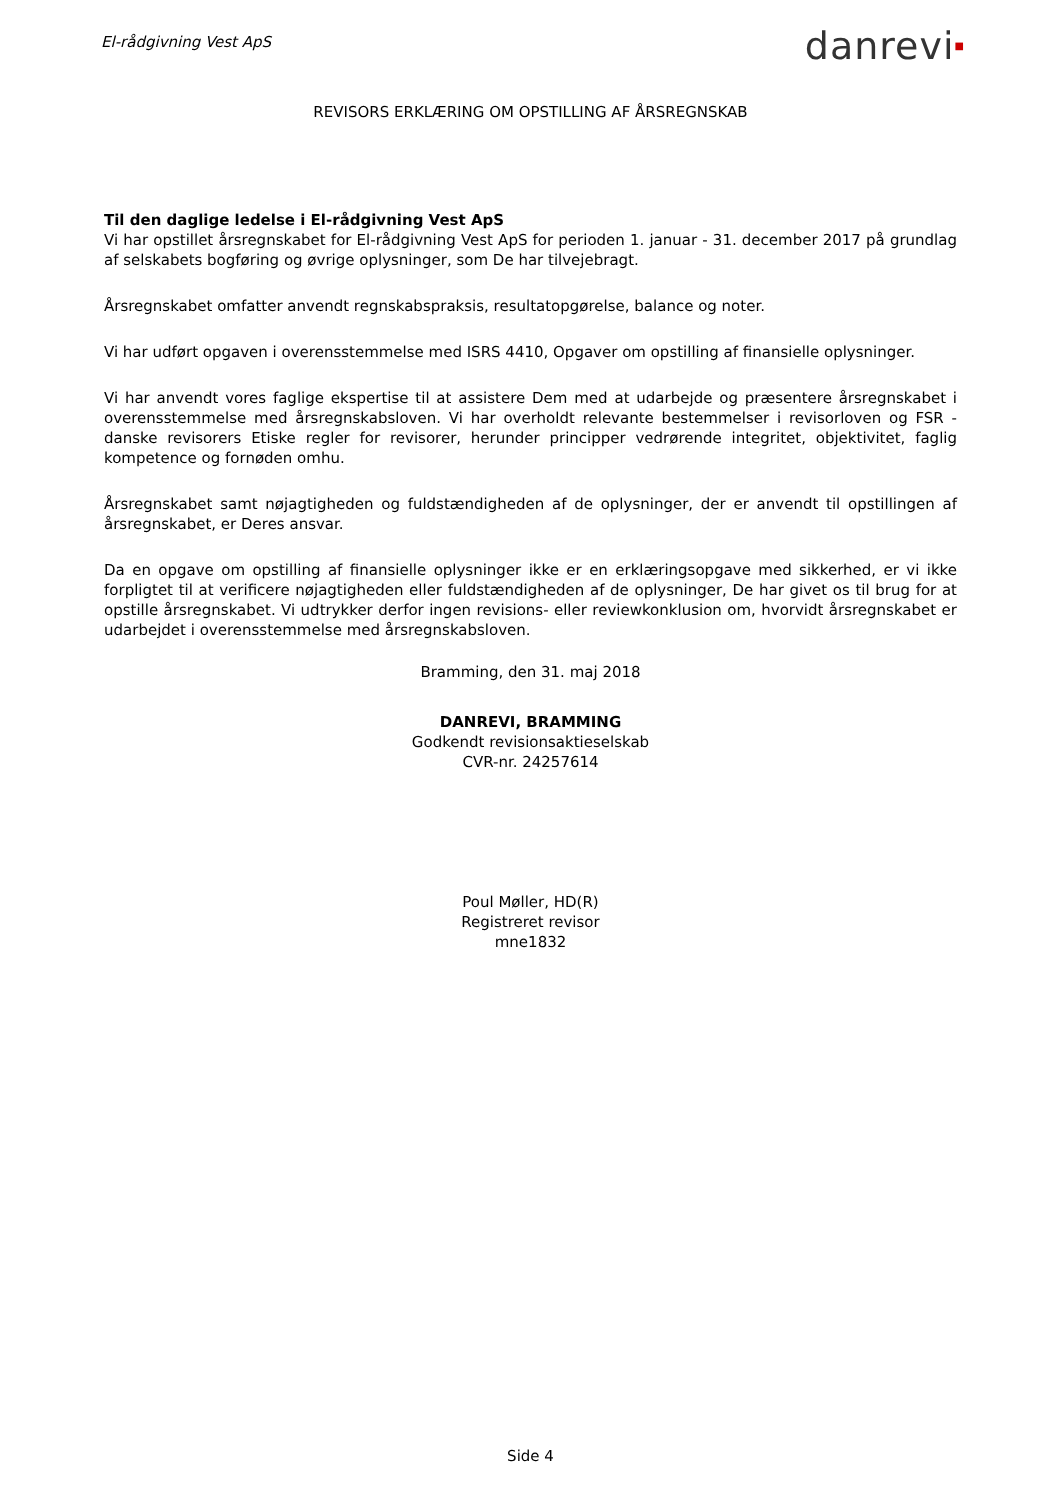El-rådgivning Vest ApS
danrevi■
REVISORS ERKLÆRING OM OPSTILLING AF ÅRSREGNSKAB
Til den daglige ledelse i El-rådgivning Vest ApS
Vi har opstillet årsregnskabet for El-rådgivning Vest ApS for perioden 1. januar - 31. december 2017 på grundlag af selskabets bogføring og øvrige oplysninger, som De har tilvejebragt.
Årsregnskabet omfatter anvendt regnskabspraksis, resultatopgørelse, balance og noter.
Vi har udført opgaven i overensstemmelse med ISRS 4410, Opgaver om opstilling af finansielle oplysninger.
Vi har anvendt vores faglige ekspertise til at assistere Dem med at udarbejde og præsentere årsregnskabet i overensstemmelse med årsregnskabsloven. Vi har overholdt relevante bestemmelser i revisorloven og FSR - danske revisorers Etiske regler for revisorer, herunder principper vedrørende integritet, objektivitet, faglig kompetence og fornøden omhu.
Årsregnskabet samt nøjagtigheden og fuldstændigheden af de oplysninger, der er anvendt til opstillingen af årsregnskabet, er Deres ansvar.
Da en opgave om opstilling af finansielle oplysninger ikke er en erklæringsopgave med sikkerhed, er vi ikke forpligtet til at verificere nøjagtigheden eller fuldstændigheden af de oplysninger, De har givet os til brug for at opstille årsregnskabet. Vi udtrykker derfor ingen revisions- eller reviewkonklusion om, hvorvidt årsregnskabet er udarbejdet i overensstemmelse med årsregnskabsloven.
Bramming, den 31. maj 2018
DANREVI, BRAMMING
Godkendt revisionsaktieselskab
CVR-nr. 24257614
Poul Møller, HD(R)
Registreret revisor
mne1832
Side 4